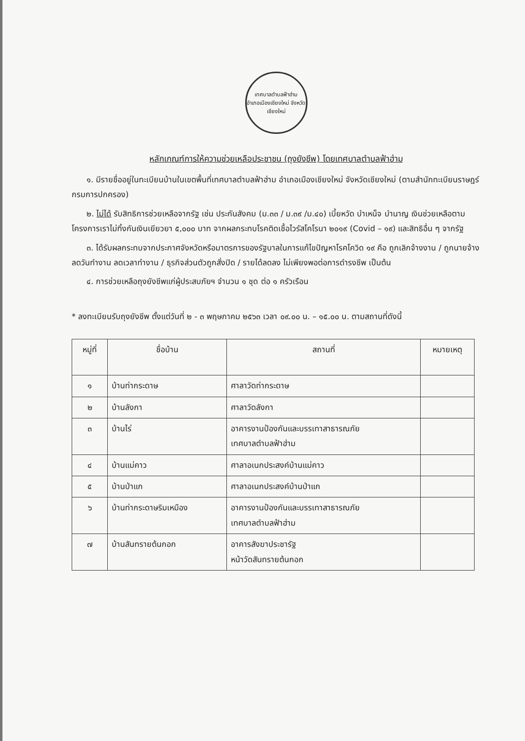เทศบาลตำบลฟ้าฮ่าม
อำเภอเมืองเชียงใหม่ จังหวัดเชียงใหม่
หลักเกณฑ์การให้ความช่วยเหลือประชาชน (ถุงยังชีพ) โดยเทศบาลตำบลฟ้าฮ่าม
๑. มีรายชื่ออยู่ในทะเบียนบ้านในเขตพื้นที่เทศบาลตำบลฟ้าฮ่าม อำเภอเมืองเชียงใหม่ จังหวัดเชียงใหม่ (ตามสำนักทะเบียนราษฎร์ กรมการปกครอง)
๒. ไม่ได้ รับสิทธิการช่วยเหลือจากรัฐ เช่น ประกันสังคม (ม.๓๓ / ม.๓๙ /ม.๔๐) เบี้ยหวัด บำเหน็จ บำนาญ เงินช่วยเหลือตามโครงการเราไม่ทิ้งกันเงินเยียวยา ๕,๐๐๐ บาท จากผลกระทบโรคติดเชื้อไวรัสโคโรนา ๒๐๑๙ (Covid – ๑๙) และสิทธิอื่น ๆ จากรัฐ
๓. ได้รับผลกระทบจากประกาศจังหวัดหรือมาตรการของรัฐบาลในการแก้ไขปัญหาโรคโควิด ๑๙ คือ ถูกเลิกจ้างงาน / ถูกนายจ้างลดวันทำงาน ลดเวลาทำงาน / ธุรกิจส่วนตัวถูกสั่งปิด / รายได้ลดลง ไม่เพียงพอต่อการดำรงชีพ เป็นต้น
๔. การช่วยเหลือถุงยังชีพแก่ผู้ประสบภัยฯ จำนวน ๑ ชุด ต่อ ๑ ครัวเรือน
* ลงทะเบียนรับถุงยังชีพ ตั้งแต่วันที่ ๒ - ๓ พฤษภาคม ๒๕๖๓ เวลา ๐๙.๐๐ น. – ๑๕.๐๐ น. ตามสถานที่ดังนี้
| หมู่ที่ | ชื่อบ้าน | สถานที่ | หมายเหตุ |
| --- | --- | --- | --- |
| ๑ | บ้านท่ากระดาษ | ศาลาวัดท่ากระดาษ | |
| ๒ | บ้านลังกา | ศาลาวัดลังกา | |
| ๓ | บ้านไร่ | อาคารงานป้องกันและบรรเทาสาธารณภัย เทศบาลตำบลฟ้าฮ่าม | |
| ๔ | บ้านแม่คาว | ศาลาอเนกประสงค์บ้านแม่คาว | |
| ๕ | บ้านป่าแก | ศาลาอเนกประสงค์บ้านป่าแก | |
| ๖ | บ้านท่ากระดาษริมเหมือง | อาคารงานป้องกันและบรรเทาสาธารณภัย เทศบาลตำบลฟ้าฮ่าม | |
| ๗ | บ้านสันทรายต้นกอก | อาคารสังฆาประชารัฐ หน้าวัดสันทรายต้นกอก | |